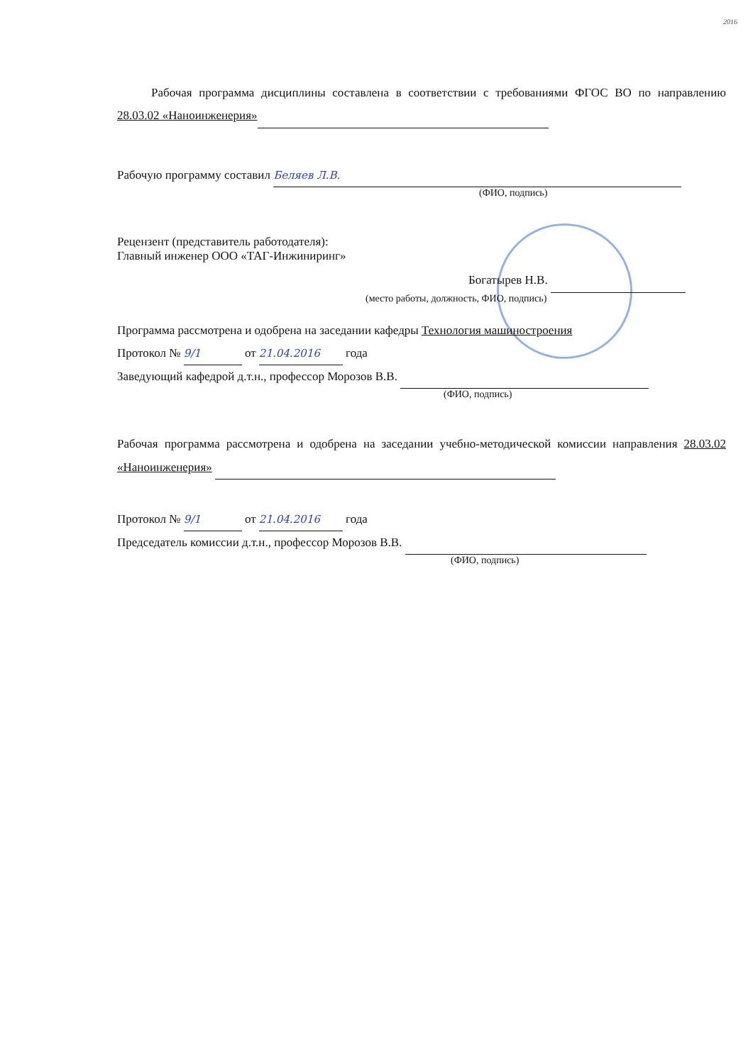2016
Рабочая программа дисциплины составлена в соответствии с требованиями ФГОС ВО по направлению 28.03.02 «Наноинженерия»
Рабочую программу составил Беляев Л.В.
(ФИО, подпись)
Рецензент (представитель работодателя):
Главный инженер ООО «ТАГ-Инжиниринг»
Богатырев Н.В.
(место работы, должность, ФИО, подпись)
Программа рассмотрена и одобрена на заседании кафедры Технология машиностроения
Протокол № 9/1 от 21.04.2016 года
Заведующий кафедрой д.т.н., профессор Морозов В.В.
(ФИО, подпись)
Рабочая программа рассмотрена и одобрена на заседании учебно-методической комиссии направления 28.03.02 «Наноинженерия»
Протокол № 9/1 от 21.04.2016 года
Председатель комиссии д.т.н., профессор Морозов В.В.
(ФИО, подпись)